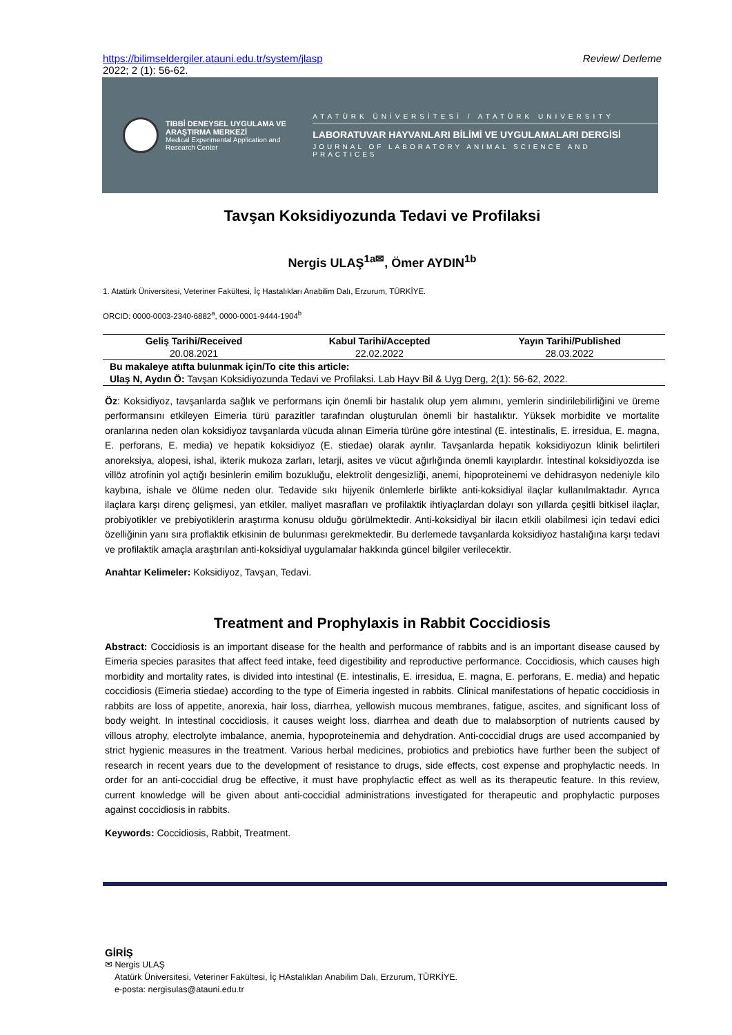https://bilimseldergiler.atauni.edu.tr/system/jlasp Review/ Derleme
2022; 2 (1): 56-62.
TIBBİ DENEYSEL UYGULAMA VE ARAŞTIRMA MERKEZİ
Medical Experimental Application and Research Center
ATATÜRK ÜNİVERSİTESİ / ATATÜRK UNIVERSITY
LABORATUVAR HAYVANLARI BİLİMİ VE UYGULAMALARI DERGİSİ
JOURNAL OF LABORATORY ANIMAL SCIENCE AND PRACTICES
Tavşan Koksidiyozunda Tedavi ve Profilaksi
Nergis ULAŞ<sup>1a✉</sup>, Ömer AYDIN<sup>1b</sup>
1. Atatürk Üniversitesi, Veteriner Fakültesi, İç Hastalıkları Anabilim Dalı, Erzurum, TÜRKİYE.
ORCID: 0000-0003-2340-6882<sup>a</sup>, 0000-0001-9444-1904<sup>b</sup>
| Geliş Tarihi/Received | Kabul Tarihi/Accepted | Yayın Tarihi/Published |
| --- | --- | --- |
| 20.08.2021 | 22.02.2022 | 28.03.2022 |
| Bu makaleye atıfta bulunmak için/To cite this article: | | |
| Ulaş N, Aydın Ö: Tavşan Koksidiyozunda Tedavi ve Profilaksi. Lab Hayv Bil & Uyg Derg, 2(1): 56-62, 2022. | | |
Öz: Koksidiyoz, tavşanlarda sağlık ve performans için önemli bir hastalık olup yem alımını, yemlerin sindirilebilirliğini ve üreme performansını etkileyen Eimeria türü parazitler tarafından oluşturulan önemli bir hastalıktır. Yüksek morbidite ve mortalite oranlarına neden olan koksidiyoz tavşanlarda vücuda alınan Eimeria türüne göre intestinal (E. intestinalis, E. irresidua, E. magna, E. perforans, E. media) ve hepatik koksidiyoz (E. stiedae) olarak ayrılır. Tavşanlarda hepatik koksidiyozun klinik belirtileri anoreksiya, alopesi, ishal, ikterik mukoza zarları, letarji, asites ve vücut ağırlığında önemli kayıplardır. İntestinal koksidiyozda ise villöz atrofinin yol açtığı besinlerin emilim bozukluğu, elektrolit dengesizliği, anemi, hipoproteinemi ve dehidrasyon nedeniyle kilo kaybına, ishale ve ölüme neden olur. Tedavide sıkı hijyenik önlemlerle birlikte anti-koksidiyal ilaçlar kullanılmaktadır. Ayrıca ilaçlara karşı direnç gelişmesi, yan etkiler, maliyet masrafları ve profilaktik ihtiyaçlardan dolayı son yıllarda çeşitli bitkisel ilaçlar, probiyotikler ve prebiyotiklerin araştırma konusu olduğu görülmektedir. Anti-koksidiyal bir ilacın etkili olabilmesi için tedavi edici özelliğinin yanı sıra proflaktik etkisinin de bulunması gerekmektedir. Bu derlemede tavşanlarda koksidiyoz hastalığına karşı tedavi ve profilaktik amaçla araştırılan anti-koksidiyal uygulamalar hakkında güncel bilgiler verilecektir.
Anahtar Kelimeler: Koksidiyoz, Tavşan, Tedavi.
Treatment and Prophylaxis in Rabbit Coccidiosis
Abstract: Coccidiosis is an important disease for the health and performance of rabbits and is an important disease caused by Eimeria species parasites that affect feed intake, feed digestibility and reproductive performance. Coccidiosis, which causes high morbidity and mortality rates, is divided into intestinal (E. intestinalis, E. irresidua, E. magna, E. perforans, E. media) and hepatic coccidiosis (Eimeria stiedae) according to the type of Eimeria ingested in rabbits. Clinical manifestations of hepatic coccidiosis in rabbits are loss of appetite, anorexia, hair loss, diarrhea, yellowish mucous membranes, fatigue, ascites, and significant loss of body weight. In intestinal coccidiosis, it causes weight loss, diarrhea and death due to malabsorption of nutrients caused by villous atrophy, electrolyte imbalance, anemia, hypoproteinemia and dehydration. Anti-coccidial drugs are used accompanied by strict hygienic measures in the treatment. Various herbal medicines, probiotics and prebiotics have further been the subject of research in recent years due to the development of resistance to drugs, side effects, cost expense and prophylactic needs. In order for an anti-coccidial drug be effective, it must have prophylactic effect as well as its therapeutic feature. In this review, current knowledge will be given about anti-coccidial administrations investigated for therapeutic and prophylactic purposes against coccidiosis in rabbits.
Keywords: Coccidiosis, Rabbit, Treatment.
GİRİŞ
✉ Nergis ULAŞ
Atatürk Üniversitesi, Veteriner Fakültesi, İç HAstalıkları Anabilim Dalı, Erzurum, TÜRKİYE.
e-posta: nergisulas@atauni.edu.tr